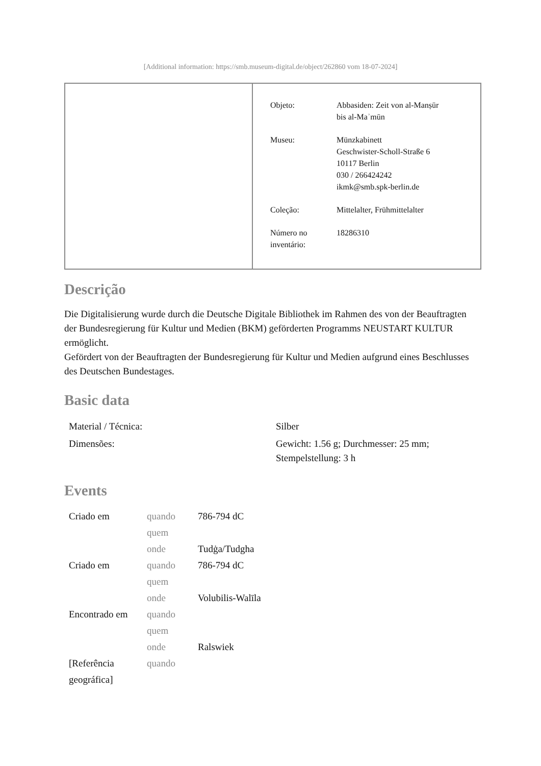[Additional information: https://smb.museum-digital.de/object/262860 vom 18-07-2024]
| Objeto: | Abbasiden: Zeit von al-Manṣūr bis al-Maʾmūn |
| Museu: | Münzkabinett Geschwister-Scholl-Straße 6 10117 Berlin 030 / 266424242 ikmk@smb.spk-berlin.de |
| Coleção: | Mittelalter, Frühmittelalter |
| Número no inventário: | 18286310 |
Descrição
Die Digitalisierung wurde durch die Deutsche Digitale Bibliothek im Rahmen des von der Beauftragten der Bundesregierung für Kultur und Medien (BKM) geförderten Programms NEUSTART KULTUR ermöglicht.
Gefördert von der Beauftragten der Bundesregierung für Kultur und Medien aufgrund eines Beschlusses des Deutschen Bundestages.
Basic data
| Material / Técnica: | Silber |
| Dimensões: | Gewicht: 1.56 g; Durchmesser: 25 mm; Stempelstellung: 3 h |
Events
| Criado em | quando | 786-794 dC |
| | quem | |
| | onde | Tudġa/Tudgha |
| Criado em | quando | 786-794 dC |
| | quem | |
| | onde | Volubilis-Walīla |
| Encontrado em | quando | |
| | quem | |
| | onde | Ralswiek |
| [Referência geográfica] | quando | |